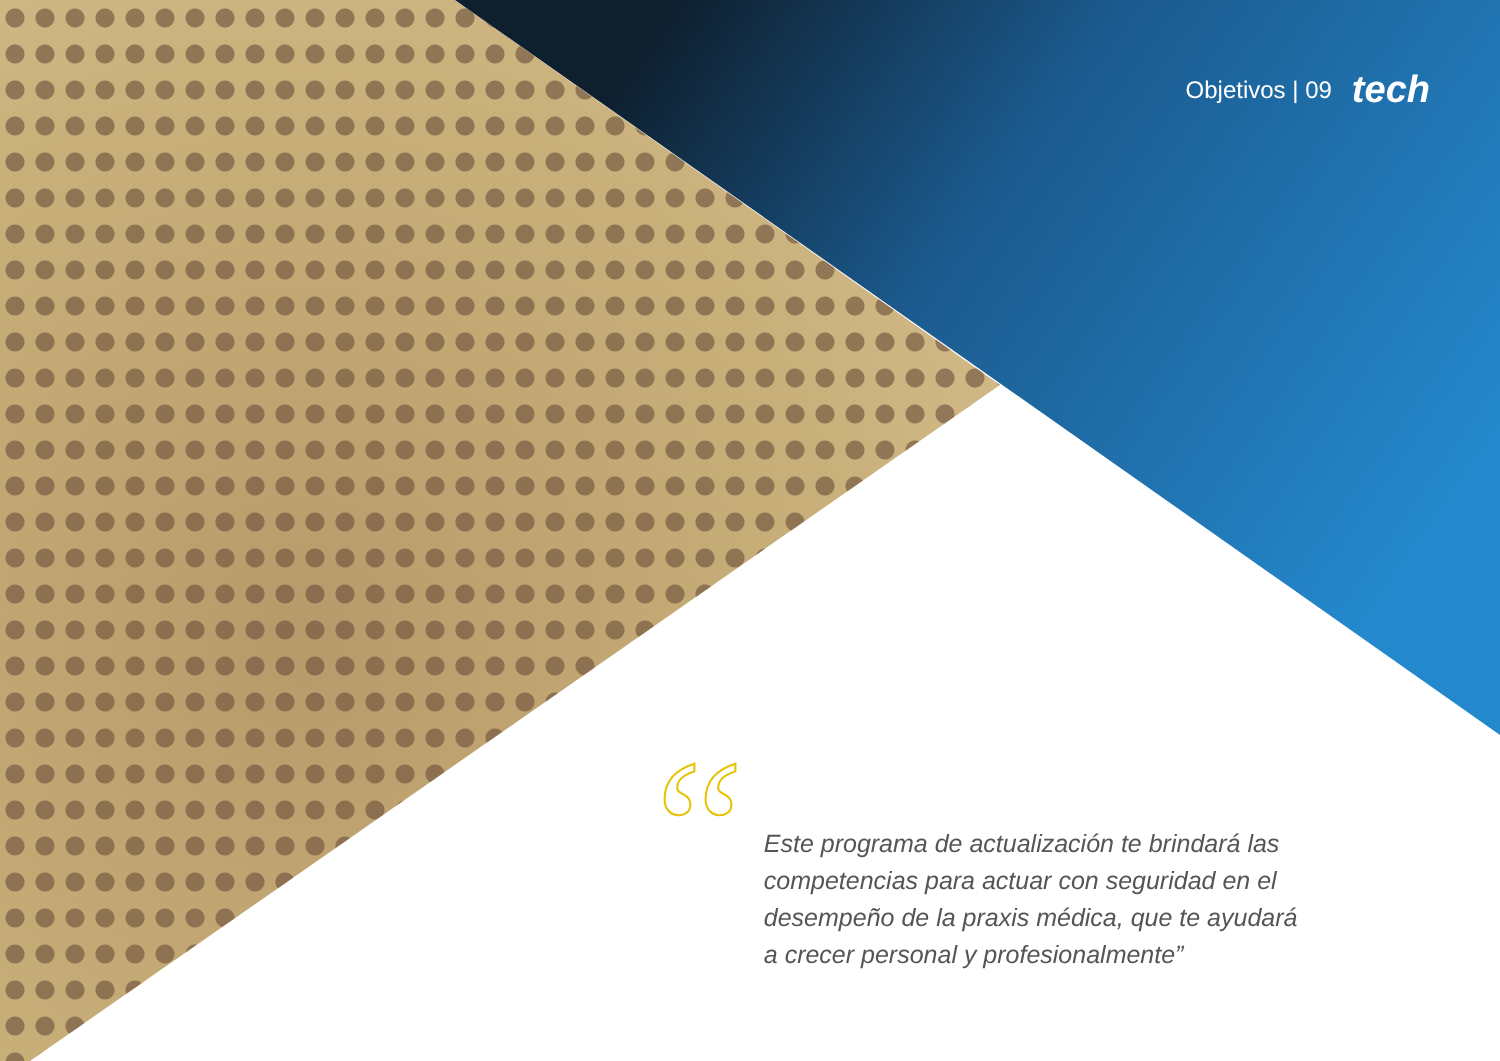Objetivos | 09 tech
“
Este programa de actualización te brindará las competencias para actuar con seguridad en el desempeño de la praxis médica, que te ayudará a crecer personal y profesionalmente”